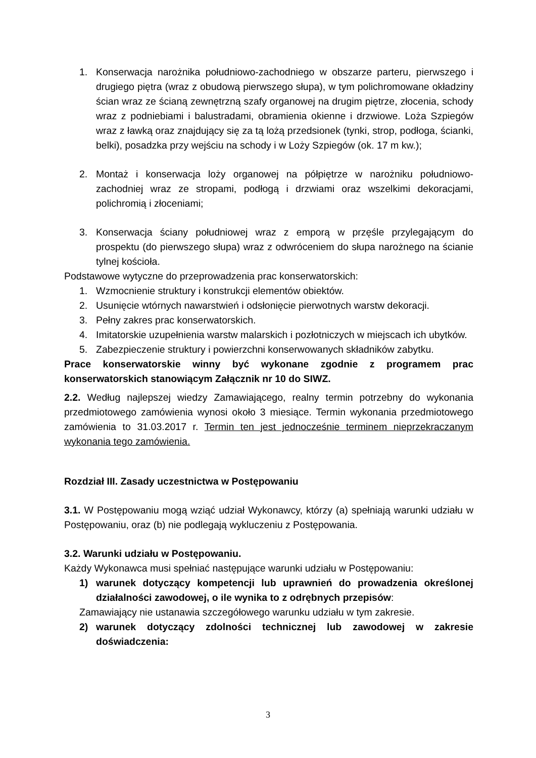1. Konserwacja narożnika południowo-zachodniego w obszarze parteru, pierwszego i drugiego piętra (wraz z obudową pierwszego słupa), w tym polichromowane okładziny ścian wraz ze ścianą zewnętrzną szafy organowej na drugim piętrze, złocenia, schody wraz z podniebiami i balustradami, obramienia okienne i drzwiowe. Loża Szpiegów wraz z ławką oraz znajdujący się za tą lożą przedsionek (tynki, strop, podłoga, ścianki, belki), posadzka przy wejściu na schody i w Loży Szpiegów (ok. 17 m kw.);
2. Montaż i konserwacja loży organowej na półpiętrze w narożniku południowo-zachodniej wraz ze stropami, podłogą i drzwiami oraz wszelkimi dekoracjami, polichromią i złoceniami;
3. Konserwacja ściany południowej wraz z emporą w przęśle przylegającym do prospektu (do pierwszego słupa) wraz z odwróceniem do słupa narożnego na ścianie tylnej kościoła.
Podstawowe wytyczne do przeprowadzenia prac konserwatorskich:
1. Wzmocnienie struktury i konstrukcji elementów obiektów.
2. Usunięcie wtórnych nawarstwień i odsłonięcie pierwotnych warstw dekoracji.
3. Pełny zakres prac konserwatorskich.
4. Imitatorskie uzupełnienia warstw malarskich i pozłotniczych w miejscach ich ubytków.
5. Zabezpieczenie struktury i powierzchni konserwowanych składników zabytku.
Prace konserwatorskie winny być wykonane zgodnie z programem prac konserwatorskich stanowiącym Załącznik nr 10 do SIWZ.
2.2. Według najlepszej wiedzy Zamawiającego, realny termin potrzebny do wykonania przedmiotowego zamówienia wynosi około 3 miesiące. Termin wykonania przedmiotowego zamówienia to 31.03.2017 r. Termin ten jest jednocześnie terminem nieprzekraczanym wykonania tego zamówienia.
Rozdział III. Zasady uczestnictwa w Postępowaniu
3.1. W Postępowaniu mogą wziąć udział Wykonawcy, którzy (a) spełniają warunki udziału w Postępowaniu, oraz (b) nie podlegają wykluczeniu z Postępowania.
3.2. Warunki udziału w Postępowaniu.
Każdy Wykonawca musi spełniać następujące warunki udziału w Postępowaniu:
1) warunek dotyczący kompetencji lub uprawnień do prowadzenia określonej działalności zawodowej, o ile wynika to z odrębnych przepisów:
Zamawiający nie ustanawia szczegółowego warunku udziału w tym zakresie.
2) warunek dotyczący zdolności technicznej lub zawodowej w zakresie doświadczenia:
3